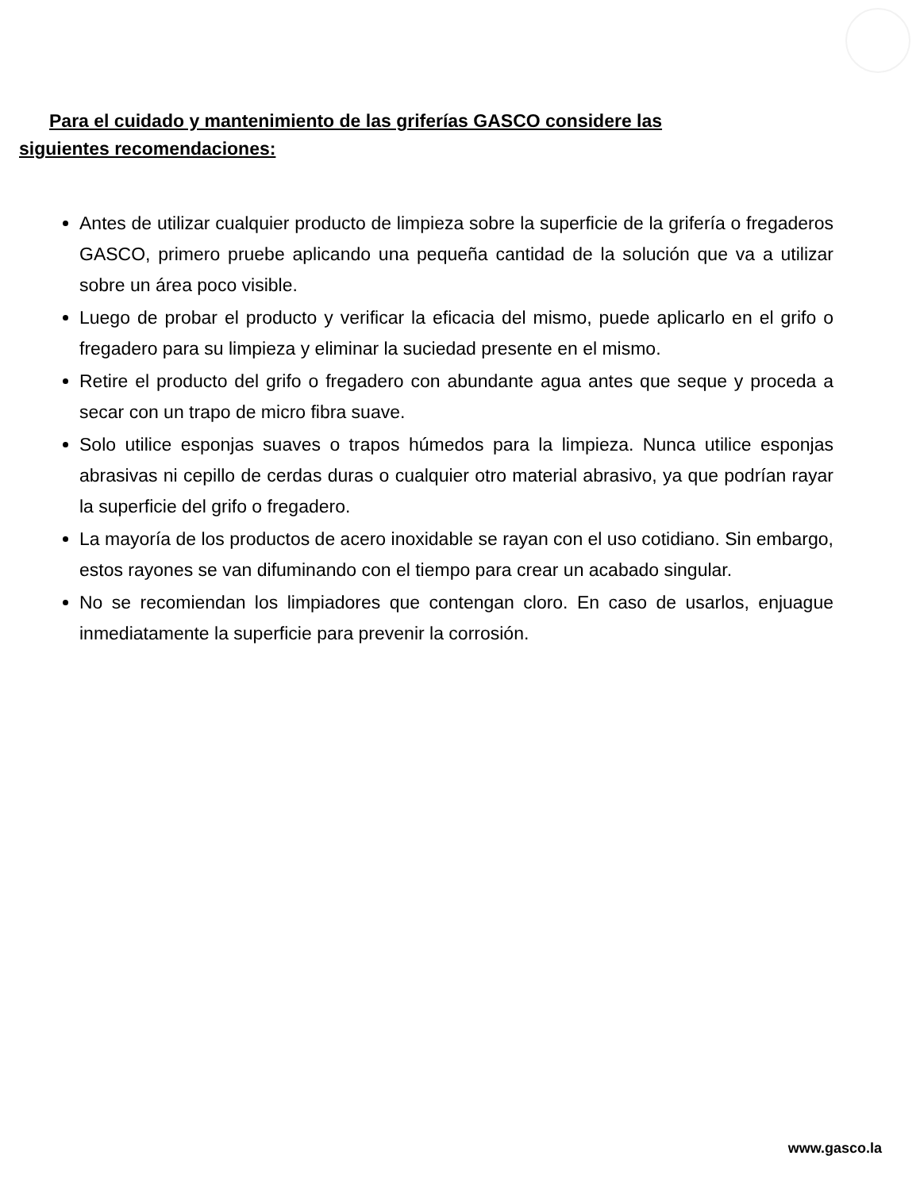Para el cuidado y mantenimiento de las griferías GASCO considere las siguientes recomendaciones:
Antes de utilizar cualquier producto de limpieza sobre la superficie de la grifería o fregaderos GASCO, primero pruebe aplicando una pequeña cantidad de la solución que va a utilizar sobre un área poco visible.
Luego de probar el producto y verificar la eficacia del mismo, puede aplicarlo en el grifo o fregadero para su limpieza y eliminar la suciedad presente en el mismo.
Retire el producto del grifo o fregadero con abundante agua antes que seque y proceda a secar con un trapo de micro fibra suave.
Solo utilice esponjas suaves o trapos húmedos para la limpieza. Nunca utilice esponjas abrasivas ni cepillo de cerdas duras o cualquier otro material abrasivo, ya que podrían rayar la superficie del grifo o fregadero.
La mayoría de los productos de acero inoxidable se rayan con el uso cotidiano. Sin embargo, estos rayones se van difuminando con el tiempo para crear un acabado singular.
No se recomiendan los limpiadores que contengan cloro. En caso de usarlos, enjuague inmediatamente la superficie para prevenir la corrosión.
www.gasco.la